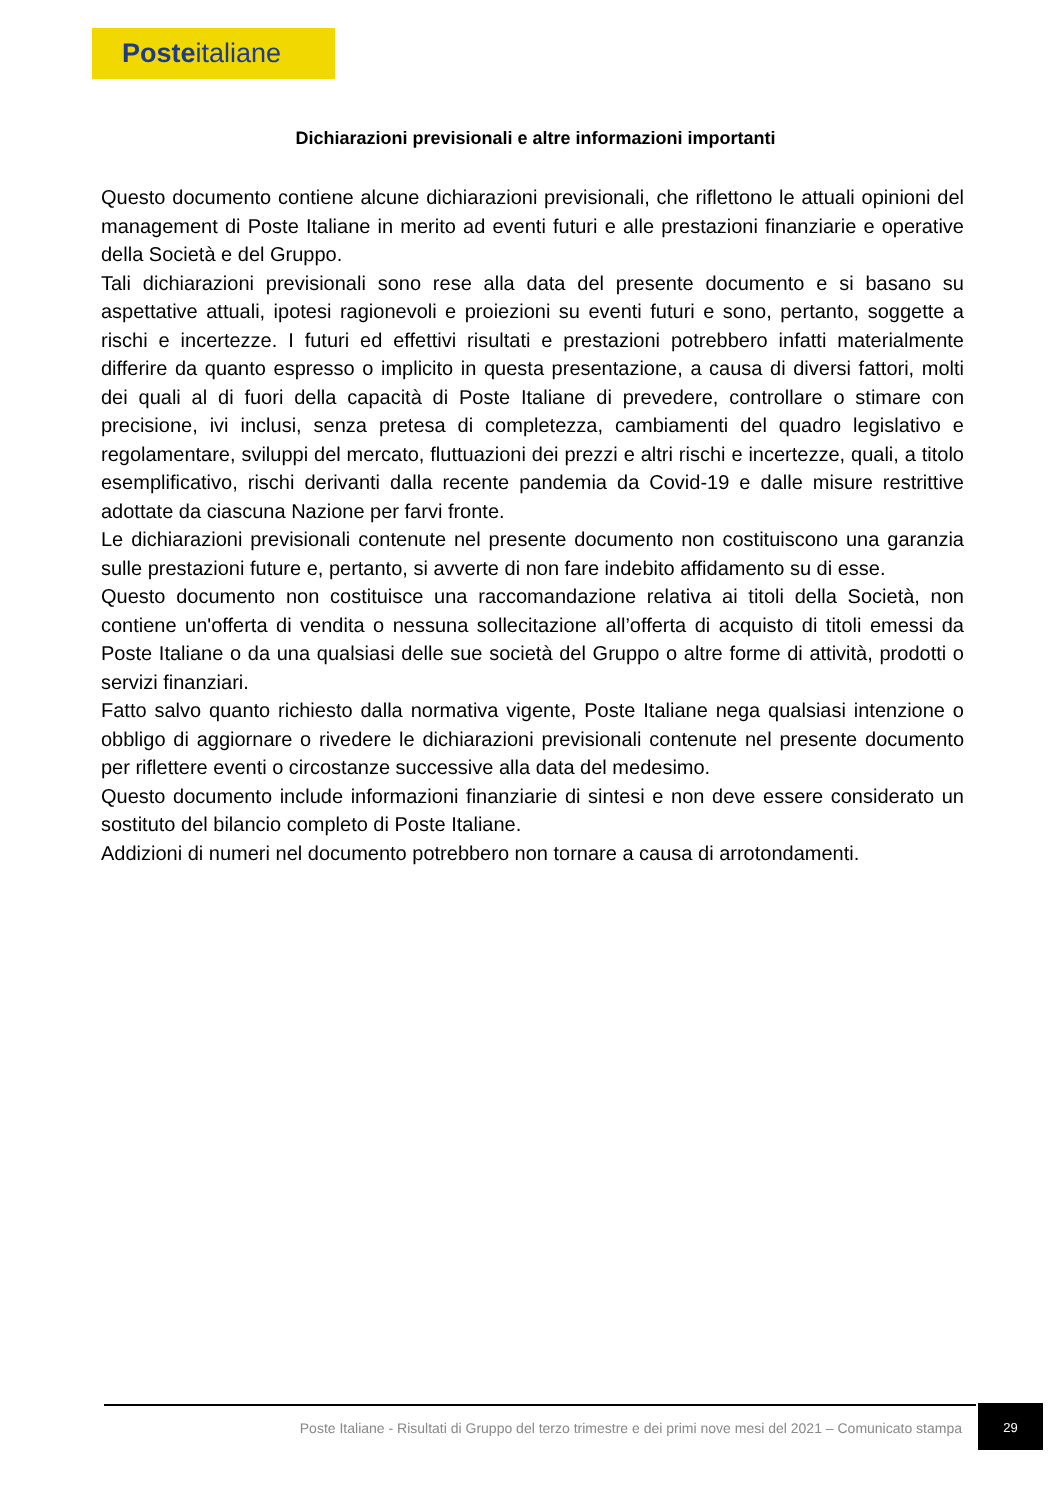Posteitaliane
Dichiarazioni previsionali e altre informazioni importanti
Questo documento contiene alcune dichiarazioni previsionali, che riflettono le attuali opinioni del management di Poste Italiane in merito ad eventi futuri e alle prestazioni finanziarie e operative della Società e del Gruppo.
Tali dichiarazioni previsionali sono rese alla data del presente documento e si basano su aspettative attuali, ipotesi ragionevoli e proiezioni su eventi futuri e sono, pertanto, soggette a rischi e incertezze. I futuri ed effettivi risultati e prestazioni potrebbero infatti materialmente differire da quanto espresso o implicito in questa presentazione, a causa di diversi fattori, molti dei quali al di fuori della capacità di Poste Italiane di prevedere, controllare o stimare con precisione, ivi inclusi, senza pretesa di completezza, cambiamenti del quadro legislativo e regolamentare, sviluppi del mercato, fluttuazioni dei prezzi e altri rischi e incertezze, quali, a titolo esemplificativo, rischi derivanti dalla recente pandemia da Covid-19 e dalle misure restrittive adottate da ciascuna Nazione per farvi fronte.
Le dichiarazioni previsionali contenute nel presente documento non costituiscono una garanzia sulle prestazioni future e, pertanto, si avverte di non fare indebito affidamento su di esse.
Questo documento non costituisce una raccomandazione relativa ai titoli della Società, non contiene un'offerta di vendita o nessuna sollecitazione all’offerta di acquisto di titoli emessi da Poste Italiane o da una qualsiasi delle sue società del Gruppo o altre forme di attività, prodotti o servizi finanziari.
Fatto salvo quanto richiesto dalla normativa vigente, Poste Italiane nega qualsiasi intenzione o obbligo di aggiornare o rivedere le dichiarazioni previsionali contenute nel presente documento per riflettere eventi o circostanze successive alla data del medesimo.
Questo documento include informazioni finanziarie di sintesi e non deve essere considerato un sostituto del bilancio completo di Poste Italiane.
Addizioni di numeri nel documento potrebbero non tornare a causa di arrotondamenti.
Poste Italiane - Risultati di Gruppo del terzo trimestre e dei primi nove mesi del 2021 – Comunicato stampa
29